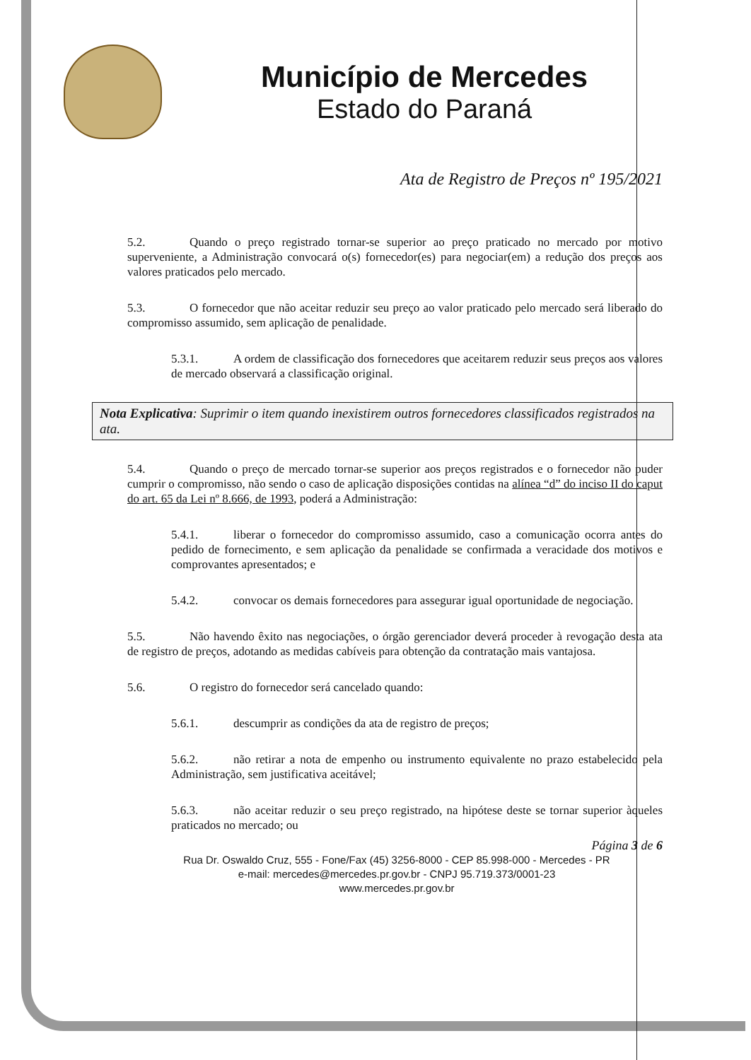Município de Mercedes
Estado do Paraná
Ata de Registro de Preços nº 195/2021
5.2. Quando o preço registrado tornar-se superior ao preço praticado no mercado por motivo superveniente, a Administração convocará o(s) fornecedor(es) para negociar(em) a redução dos preços aos valores praticados pelo mercado.
5.3. O fornecedor que não aceitar reduzir seu preço ao valor praticado pelo mercado será liberado do compromisso assumido, sem aplicação de penalidade.
5.3.1. A ordem de classificação dos fornecedores que aceitarem reduzir seus preços aos valores de mercado observará a classificação original.
Nota Explicativa: Suprimir o item quando inexistirem outros fornecedores classificados registrados na ata.
5.4. Quando o preço de mercado tornar-se superior aos preços registrados e o fornecedor não puder cumprir o compromisso, não sendo o caso de aplicação disposições contidas na alínea “d” do inciso II do caput do art. 65 da Lei nº 8.666, de 1993, poderá a Administração:
5.4.1. liberar o fornecedor do compromisso assumido, caso a comunicação ocorra antes do pedido de fornecimento, e sem aplicação da penalidade se confirmada a veracidade dos motivos e comprovantes apresentados; e
5.4.2. convocar os demais fornecedores para assegurar igual oportunidade de negociação.
5.5. Não havendo êxito nas negociações, o órgão gerenciador deverá proceder à revogação desta ata de registro de preços, adotando as medidas cabíveis para obtenção da contratação mais vantajosa.
5.6. O registro do fornecedor será cancelado quando:
5.6.1. descumprir as condições da ata de registro de preços;
5.6.2. não retirar a nota de empenho ou instrumento equivalente no prazo estabelecido pela Administração, sem justificativa aceitável;
5.6.3. não aceitar reduzir o seu preço registrado, na hipótese deste se tornar superior àqueles praticados no mercado; ou
Página 3 de 6
Rua Dr. Oswaldo Cruz, 555 - Fone/Fax (45) 3256-8000 - CEP 85.998-000 - Mercedes - PR
e-mail: mercedes@mercedes.pr.gov.br - CNPJ 95.719.373/0001-23
www.mercedes.pr.gov.br